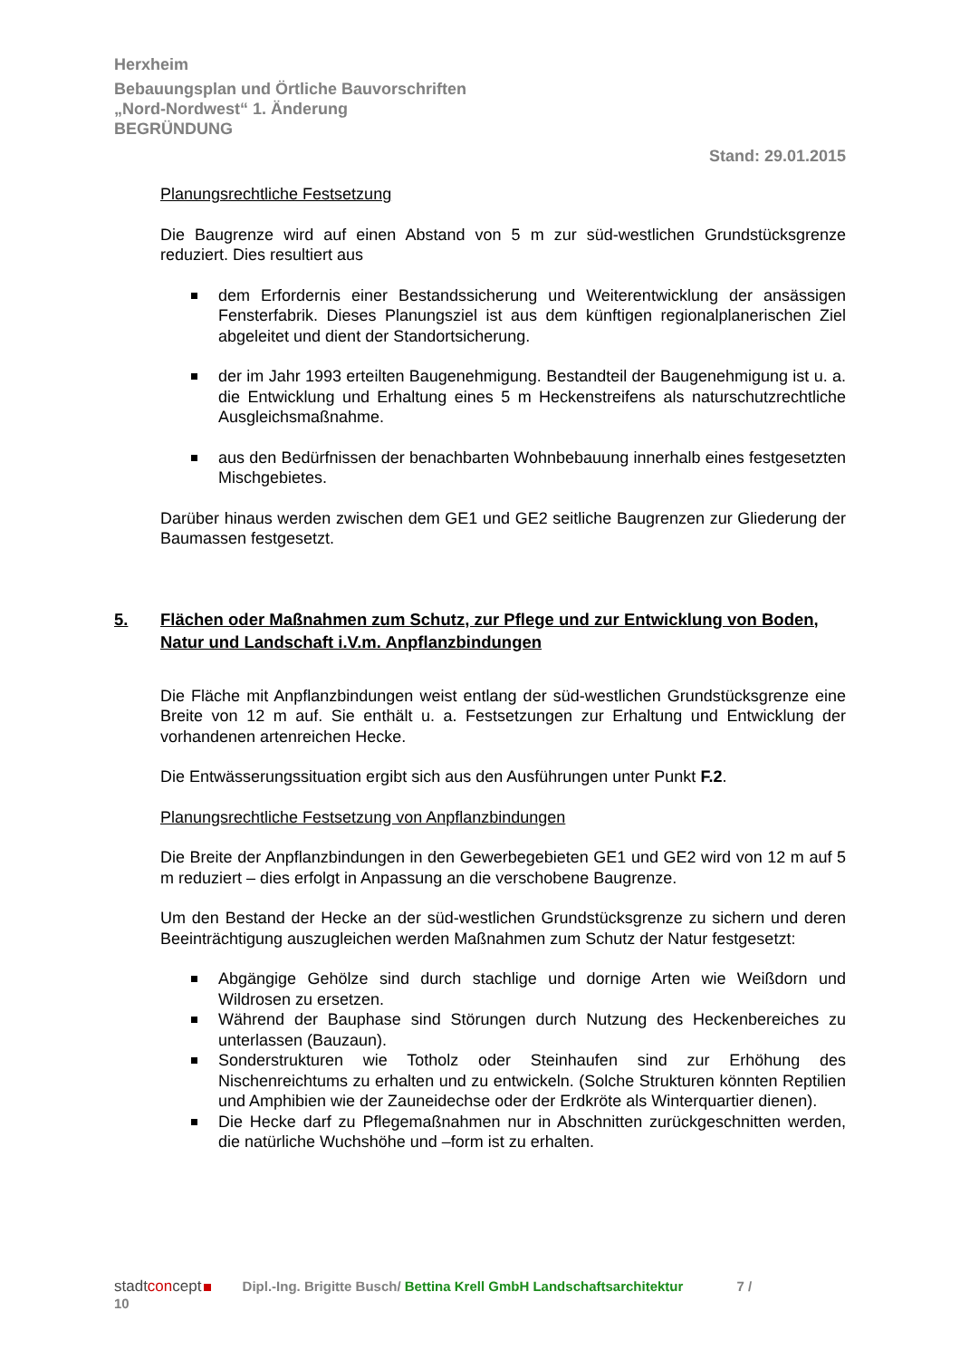Herxheim
Bebauungsplan und Örtliche Bauvorschriften
„Nord-Nordwest“ 1. Änderung
BEGRÜNDUNG
Stand: 29.01.2015
Planungsrechtliche Festsetzung
Die Baugrenze wird auf einen Abstand von 5 m zur süd-westlichen Grundstücksgrenze reduziert. Dies resultiert aus
dem Erfordernis einer Bestandssicherung und Weiterentwicklung der ansässigen Fensterfabrik. Dieses Planungsziel ist aus dem künftigen regionalplanerischen Ziel abgeleitet und dient der Standortsicherung.
der im Jahr 1993 erteilten Baugenehmigung. Bestandteil der Baugenehmigung ist u. a. die Entwicklung und Erhaltung eines 5 m Heckenstreifens als naturschutzrechtliche Ausgleichsmaßnahme.
aus den Bedürfnissen der benachbarten Wohnbebauung innerhalb eines festgesetzten Mischgebietes.
Darüber hinaus werden zwischen dem GE1 und GE2 seitliche Baugrenzen zur Gliederung der Baumassen festgesetzt.
5. Flächen oder Maßnahmen zum Schutz, zur Pflege und zur Entwicklung von Boden, Natur und Landschaft i.V.m. Anpflanzbindungen
Die Fläche mit Anpflanzbindungen weist entlang der süd-westlichen Grundstücksgrenze eine Breite von 12 m auf. Sie enthält u. a. Festsetzungen zur Erhaltung und Entwicklung der vorhandenen artenreichen Hecke.
Die Entwässerungssituation ergibt sich aus den Ausführungen unter Punkt F.2.
Planungsrechtliche Festsetzung von Anpflanzbindungen
Die Breite der Anpflanzbindungen in den Gewerbegebieten GE1 und GE2 wird von 12 m auf 5 m reduziert – dies erfolgt in Anpassung an die verschobene Baugrenze.
Um den Bestand der Hecke an der süd-westlichen Grundstücksgrenze zu sichern und deren Beeinträchtigung auszugleichen werden Maßnahmen zum Schutz der Natur festgesetzt:
Abgängige Gehölze sind durch stachlige und dornige Arten wie Weißdorn und Wildrosen zu ersetzen.
Während der Bauphase sind Störungen durch Nutzung des Heckenbereiches zu unterlassen (Bauzaun).
Sonderstrukturen wie Totholz oder Steinhaufen sind zur Erhöhung des Nischenreichtums zu erhalten und zu entwickeln. (Solche Strukturen könnten Reptilien und Amphibien wie der Zauneidechse oder der Erdkröte als Winterquartier dienen).
Die Hecke darf zu Pflegemaßnahmen nur in Abschnitten zurückgeschnitten werden, die natürliche Wuchshöhe und –form ist zu erhalten.
stadtconcept Dipl.-Ing. Brigitte Busch/ Bettina Krell GmbH Landschaftsarchitektur 7 /
10